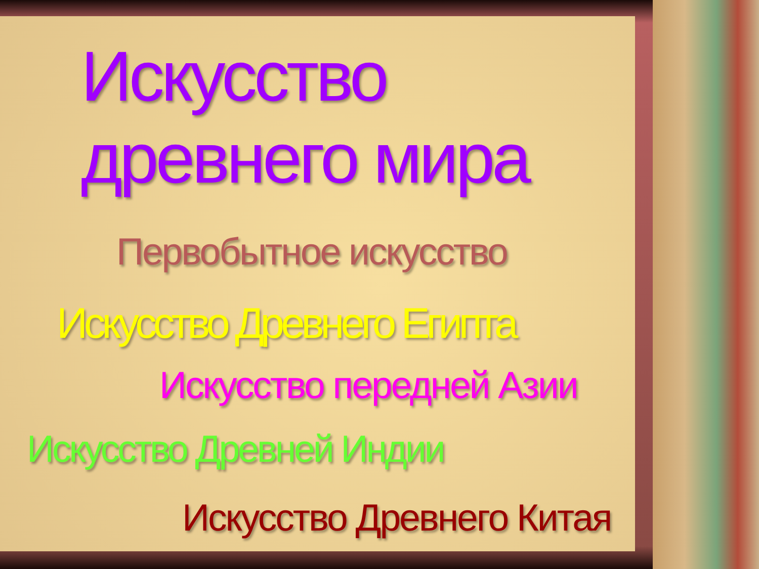Искусство древнего мира
Первобытное искусство
Искусство Древнего Египта
Искусство передней Азии
Искусство Древней Индии
Искусство Древнего Китая